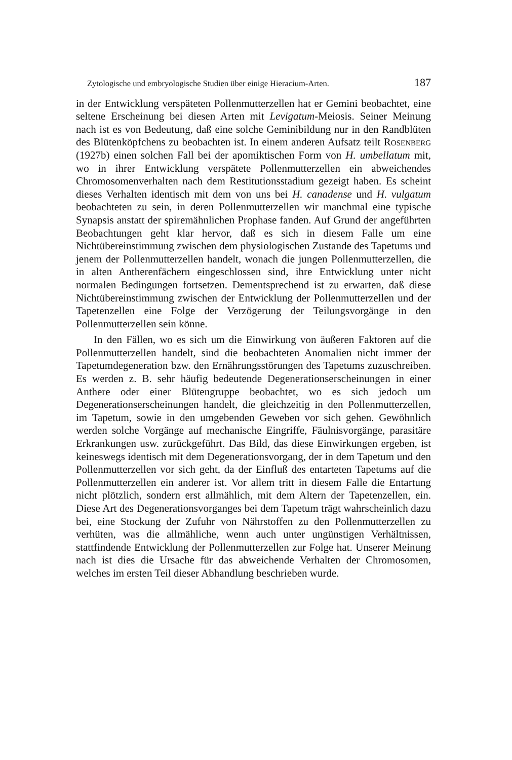Zytologische und embryologische Studien über einige Hieracium-Arten. 187
in der Entwicklung verspäteten Pollenmutterzellen hat er Gemini beobachtet, eine seltene Erscheinung bei diesen Arten mit Levigatum-Meiosis. Seiner Meinung nach ist es von Bedeutung, daß eine solche Geminibildung nur in den Randblüten des Blütenköpfchens zu beobachten ist. In einem anderen Aufsatz teilt Rosenberg (1927b) einen solchen Fall bei der apomiktischen Form von H. umbellatum mit, wo in ihrer Entwicklung verspätete Pollenmutterzellen ein abweichendes Chromosomenverhalten nach dem Restitutionsstadium gezeigt haben. Es scheint dieses Verhalten identisch mit dem von uns bei H. canadense und H. vulgatum beobachteten zu sein, in deren Pollenmutterzellen wir manchmal eine typische Synapsis anstatt der spiremähnlichen Prophase fanden. Auf Grund der angeführten Beobachtungen geht klar hervor, daß es sich in diesem Falle um eine Nichtübereinstimmung zwischen dem physiologischen Zustande des Tapetums und jenem der Pollenmutterzellen handelt, wonach die jungen Pollenmutterzellen, die in alten Antherenfächern eingeschlossen sind, ihre Entwicklung unter nicht normalen Bedingungen fortsetzen. Dementsprechend ist zu erwarten, daß diese Nichtübereinstimmung zwischen der Entwicklung der Pollenmutterzellen und der Tapetenzellen eine Folge der Verzögerung der Teilungsvorgänge in den Pollenmutterzellen sein könne.
In den Fällen, wo es sich um die Einwirkung von äußeren Faktoren auf die Pollenmutterzellen handelt, sind die beobachteten Anomalien nicht immer der Tapetumdegeneration bzw. den Ernährungsstörungen des Tapetums zuzuschreiben. Es werden z. B. sehr häufig bedeutende Degenerationserscheinungen in einer Anthere oder einer Blütengruppe beobachtet, wo es sich jedoch um Degenerationserscheinungen handelt, die gleichzeitig in den Pollenmutterzellen, im Tapetum, sowie in den umgebenden Geweben vor sich gehen. Gewöhnlich werden solche Vorgänge auf mechanische Eingriffe, Fäulnisvorgänge, parasitäre Erkrankungen usw. zurückgeführt. Das Bild, das diese Einwirkungen ergeben, ist keineswegs identisch mit dem Degenerationsvorgang, der in dem Tapetum und den Pollenmutterzellen vor sich geht, da der Einfluß des entarteten Tapetums auf die Pollenmutterzellen ein anderer ist. Vor allem tritt in diesem Falle die Entartung nicht plötzlich, sondern erst allmählich, mit dem Altern der Tapetenzellen, ein. Diese Art des Degenerationsvorganges bei dem Tapetum trägt wahrscheinlich dazu bei, eine Stockung der Zufuhr von Nährstoffen zu den Pollenmutterzellen zu verhüten, was die allmähliche, wenn auch unter ungünstigen Verhältnissen, stattfindende Entwicklung der Pollenmutterzellen zur Folge hat. Unserer Meinung nach ist dies die Ursache für das abweichende Verhalten der Chromosomen, welches im ersten Teil dieser Abhandlung beschrieben wurde.